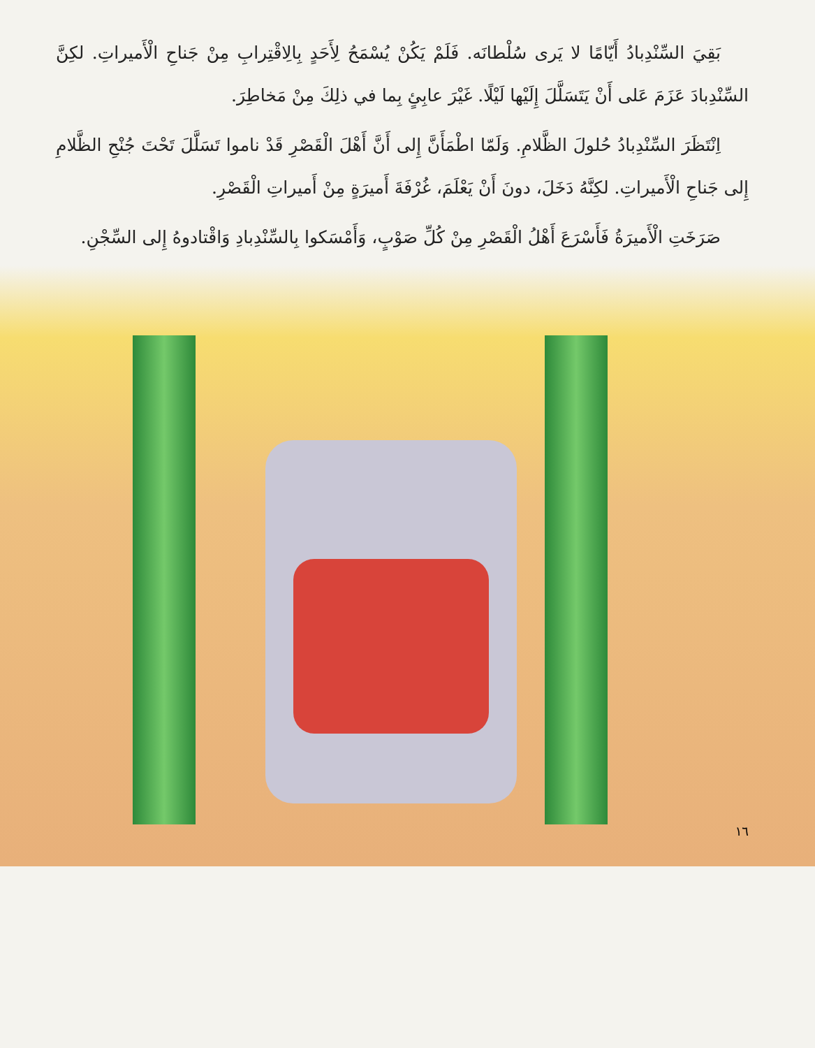بَقِيَ السِّنْدِبادُ أَيّامًا لا يَرى سُلْطانَه. فَلَمْ يَكُنْ يُسْمَحُ لِأَحَدٍ بِالِاقْتِرابِ مِنْ جَناحِ الْأَميراتِ. لكِنَّ السِّنْدِبادَ عَزَمَ عَلى أَنْ يَتَسَلَّلَ إِلَيْها لَيْلًا. غَيْرَ عابِئٍ بِما في ذلِكَ مِنْ مَخاطِرَ.
اِنْتَظَرَ السِّنْدِبادُ حُلولَ الظَّلامِ. وَلَمّا اطْمَأَنَّ إِلى أَنَّ أَهْلَ الْقَصْرِ قَدْ ناموا تَسَلَّلَ تَحْتَ جُنْحِ الظَّلامِ إِلى جَناحِ الْأَميراتِ. لكِنَّهُ دَخَلَ، دونَ أَنْ يَعْلَمَ، غُرْفَةَ أَميرَةٍ مِنْ أَميراتِ الْقَصْرِ.
صَرَخَتِ الْأَميرَةُ فَأَسْرَعَ أَهْلُ الْقَصْرِ مِنْ كُلِّ صَوْبٍ، وَأَمْسَكوا بِالسِّنْدِبادِ وَاقْتادوهُ إِلى السِّجْنِ.
١٦